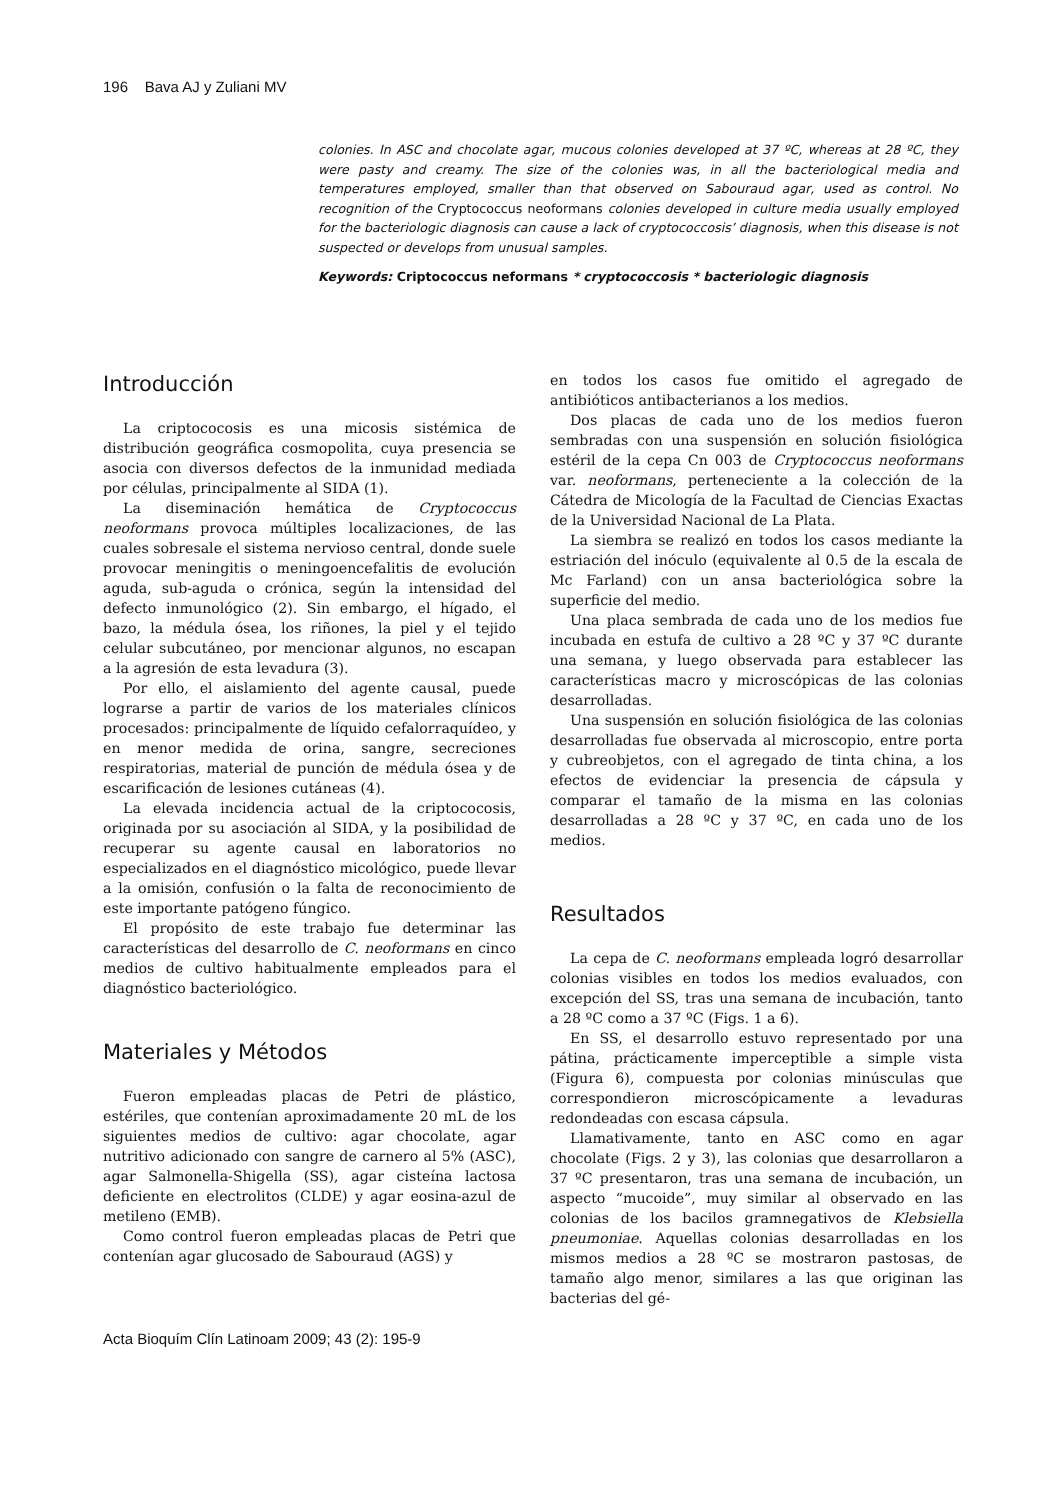196 Bava AJ y Zuliani MV
colonies. In ASC and chocolate agar, mucous colonies developed at 37 ºC, whereas at 28 ºC, they were pasty and creamy. The size of the colonies was, in all the bacteriological media and temperatures employed, smaller than that observed on Sabouraud agar, used as control. No recognition of the Cryptococcus neoformans colonies developed in culture media usually employed for the bacteriologic diagnosis can cause a lack of cryptococcosis’ diagnosis, when this disease is not suspected or develops from unusual samples.
Keywords: Criptococcus neformans * cryptococcosis * bacteriologic diagnosis
Introducción
La criptococosis es una micosis sistémica de distribución geográfica cosmopolita, cuya presencia se asocia con diversos defectos de la inmunidad mediada por células, principalmente al SIDA (1).
La diseminación hemática de Cryptococcus neoformans provoca múltiples localizaciones, de las cuales sobresale el sistema nervioso central, donde suele provocar meningitis o meningoencefalitis de evolución aguda, sub-aguda o crónica, según la intensidad del defecto inmunológico (2). Sin embargo, el hígado, el bazo, la médula ósea, los riñones, la piel y el tejido celular subcutáneo, por mencionar algunos, no escapan a la agresión de esta levadura (3).
Por ello, el aislamiento del agente causal, puede lograrse a partir de varios de los materiales clínicos procesados: principalmente de líquido cefalorraquídeo, y en menor medida de orina, sangre, secreciones respiratorias, material de punción de médula ósea y de escarificación de lesiones cutáneas (4).
La elevada incidencia actual de la criptococosis, originada por su asociación al SIDA, y la posibilidad de recuperar su agente causal en laboratorios no especializados en el diagnóstico micológico, puede llevar a la omisión, confusión o la falta de reconocimiento de este importante patógeno fúngico.
El propósito de este trabajo fue determinar las características del desarrollo de C. neoformans en cinco medios de cultivo habitualmente empleados para el diagnóstico bacteriológico.
Materiales y Métodos
Fueron empleadas placas de Petri de plástico, estériles, que contenían aproximadamente 20 mL de los siguientes medios de cultivo: agar chocolate, agar nutritivo adicionado con sangre de carnero al 5% (ASC), agar Salmonella-Shigella (SS), agar cisteína lactosa deficiente en electrolitos (CLDE) y agar eosina-azul de metileno (EMB).
Como control fueron empleadas placas de Petri que contenían agar glucosado de Sabouraud (AGS) y
en todos los casos fue omitido el agregado de antibióticos antibacterianos a los medios.
Dos placas de cada uno de los medios fueron sembradas con una suspensión en solución fisiológica estéril de la cepa Cn 003 de Cryptococcus neoformans var. neoformans, perteneciente a la colección de la Cátedra de Micología de la Facultad de Ciencias Exactas de la Universidad Nacional de La Plata.
La siembra se realizó en todos los casos mediante la estriación del inóculo (equivalente al 0.5 de la escala de Mc Farland) con un ansa bacteriológica sobre la superficie del medio.
Una placa sembrada de cada uno de los medios fue incubada en estufa de cultivo a 28 ºC y 37 ºC durante una semana, y luego observada para establecer las características macro y microscópicas de las colonias desarrolladas.
Una suspensión en solución fisiológica de las colonias desarrolladas fue observada al microscopio, entre porta y cubreobjetos, con el agregado de tinta china, a los efectos de evidenciar la presencia de cápsula y comparar el tamaño de la misma en las colonias desarrolladas a 28 ºC y 37 ºC, en cada uno de los medios.
Resultados
La cepa de C. neoformans empleada logró desarrollar colonias visibles en todos los medios evaluados, con excepción del SS, tras una semana de incubación, tanto a 28 ºC como a 37 ºC (Figs. 1 a 6).
En SS, el desarrollo estuvo representado por una pátina, prácticamente imperceptible a simple vista (Figura 6), compuesta por colonias minúsculas que correspondieron microscópicamente a levaduras redondeadas con escasa cápsula.
Llamativamente, tanto en ASC como en agar chocolate (Figs. 2 y 3), las colonias que desarrollaron a 37 ºC presentaron, tras una semana de incubación, un aspecto “mucoide”, muy similar al observado en las colonias de los bacilos gramnegativos de Klebsiella pneumoniae. Aquellas colonias desarrolladas en los mismos medios a 28 ºC se mostraron pastosas, de tamaño algo menor, similares a las que originan las bacterias del gé-
Acta Bioquím Clín Latinoam 2009; 43 (2): 195-9